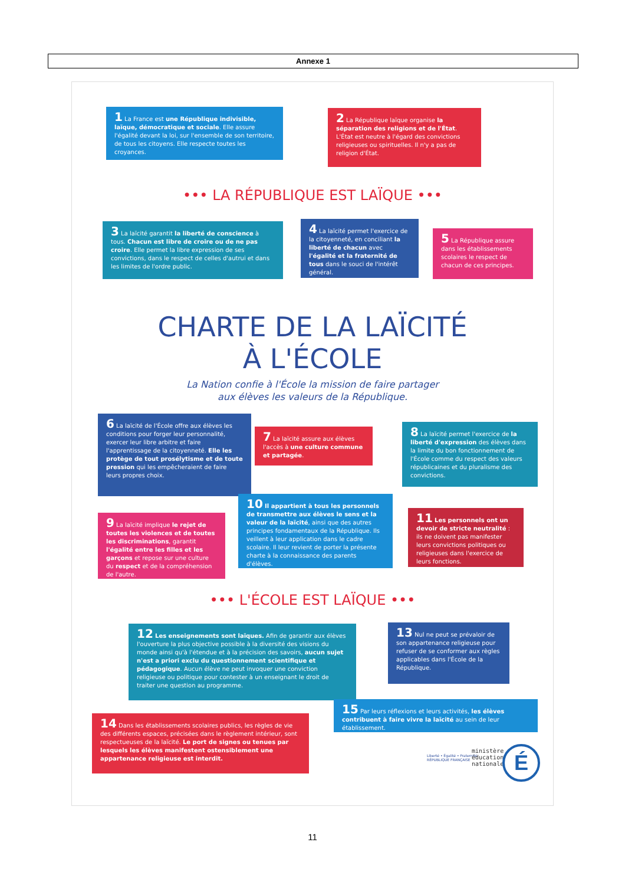Annexe 1
1 La France est une République indivisible, laïque, démocratique et sociale. Elle assure l'égalité devant la loi, sur l'ensemble de son territoire, de tous les citoyens. Elle respecte toutes les croyances.
2 La République laïque organise la séparation des religions et de l'État. L'État est neutre à l'égard des convictions religieuses ou spirituelles. Il n'y a pas de religion d'État.
••• LA RÉPUBLIQUE EST LAÏQUE •••
3 La laïcité garantit la liberté de conscience à tous. Chacun est libre de croire ou de ne pas croire. Elle permet la libre expression de ses convictions, dans le respect de celles d'autrui et dans les limites de l'ordre public.
4 La laïcité permet l'exercice de la citoyenneté, en conciliant la liberté de chacun avec l'égalité et la fraternité de tous dans le souci de l'intérêt général.
5 La République assure dans les établissements scolaires le respect de chacun de ces principes.
CHARTE DE LA LAÏCITÉ
À L'ÉCOLE
La Nation confie à l'École la mission de faire partager
aux élèves les valeurs de la République.
6 La laïcité de l'École offre aux élèves les conditions pour forger leur personnalité, exercer leur libre arbitre et faire l'apprentissage de la citoyenneté. Elle les protège de tout prosélytisme et de toute pression qui les empêcheraient de faire leurs propres choix.
7 La laïcité assure aux élèves l'accès à une culture commune et partagée.
8 La laïcité permet l'exercice de la liberté d'expression des élèves dans la limite du bon fonctionnement de l'École comme du respect des valeurs républicaines et du pluralisme des convictions.
9 La laïcité implique le rejet de toutes les violences et de toutes les discriminations, garantit l'égalité entre les filles et les garçons et repose sur une culture du respect et de la compréhension de l'autre.
10 Il appartient à tous les personnels de transmettre aux élèves le sens et la valeur de la laïcité, ainsi que des autres principes fondamentaux de la République. Ils veillent à leur application dans le cadre scolaire. Il leur revient de porter la présente charte à la connaissance des parents d'élèves.
11 Les personnels ont un devoir de stricte neutralité : ils ne doivent pas manifester leurs convictions politiques ou religieuses dans l'exercice de leurs fonctions.
••• L'ÉCOLE EST LAÏQUE •••
12 Les enseignements sont laïques. Afin de garantir aux élèves l'ouverture la plus objective possible à la diversité des visions du monde ainsi qu'à l'étendue et à la précision des savoirs, aucun sujet n'est a priori exclu du questionnement scientifique et pédagogique. Aucun élève ne peut invoquer une conviction religieuse ou politique pour contester à un enseignant le droit de traiter une question au programme.
13 Nul ne peut se prévaloir de son appartenance religieuse pour refuser de se conformer aux règles applicables dans l'École de la République.
14 Dans les établissements scolaires publics, les règles de vie des différents espaces, précisées dans le règlement intérieur, sont respectueuses de la laïcité. Le port de signes ou tenues par lesquels les élèves manifestent ostensiblement une appartenance religieuse est interdit.
15 Par leurs réflexions et leurs activités, les élèves contribuent à faire vivre la laïcité au sein de leur établissement.
Liberté • Égalité • Fraternité
RÉPUBLIQUE FRANÇAISE
ministère
éducation
nationale
É
11